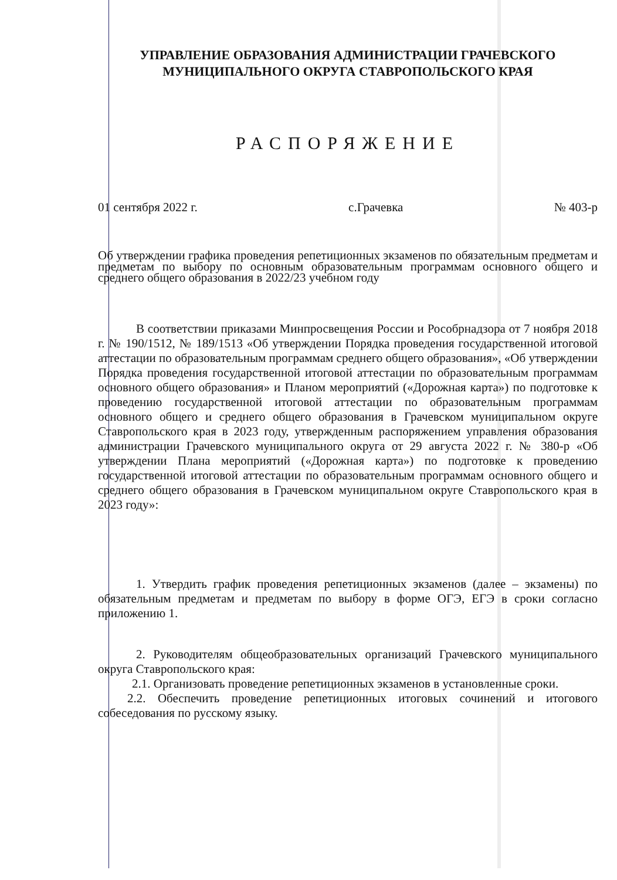УПРАВЛЕНИЕ ОБРАЗОВАНИЯ АДМИНИСТРАЦИИ ГРАЧЕВСКОГО
МУНИЦИПАЛЬНОГО ОКРУГА СТАВРОПОЛЬСКОГО КРАЯ
РАСПОРЯЖЕНИЕ
01 сентября 2022 г. с.Грачевка № 403-р
Об утверждении графика проведения репетиционных экзаменов по обязательным предметам и предметам по выбору по основным образовательным программам основного общего и среднего общего образования в 2022/23 учебном году
В соответствии приказами Минпросвещения России и Рособрнадзора от 7 ноября 2018 г. № 190/1512, № 189/1513 «Об утверждении Порядка проведения государственной итоговой аттестации по образовательным программам среднего общего образования», «Об утверждении Порядка проведения государственной итоговой аттестации по образовательным программам основного общего образования» и Планом мероприятий («Дорожная карта») по подготовке к проведению государственной итоговой аттестации по образовательным программам основного общего и среднего общего образования в Грачевском муниципальном округе Ставропольского края в 2023 году, утвержденным распоряжением управления образования администрации Грачевского муниципального округа от 29 августа 2022 г. № 380-р «Об утверждении Плана мероприятий («Дорожная карта») по подготовке к проведению государственной итоговой аттестации по образовательным программам основного общего и среднего общего образования в Грачевском муниципальном округе Ставропольского края в 2023 году»:
1. Утвердить график проведения репетиционных экзаменов (далее – экзамены) по обязательным предметам и предметам по выбору в форме ОГЭ, ЕГЭ в сроки согласно приложению 1.
2. Руководителям общеобразовательных организаций Грачевского муниципального округа Ставропольского края:
2.1. Организовать проведение репетиционных экзаменов в установленные сроки.
2.2. Обеспечить проведение репетиционных итоговых сочинений и итогового собеседования по русскому языку.